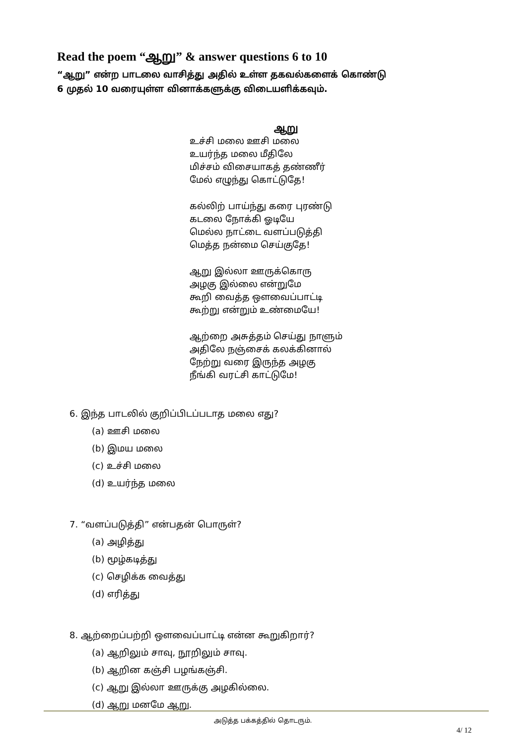Read the poem “ஆறு” & answer questions 6 to 10
“ஆறு” என்ற பாடலை வாசித்து அதில் உள்ள தகவல்களைக் கொண்டு
6 முதல் 10 வரையுள்ள வினாக்களுக்கு விடையளிக்கவும்.
ஆறு
உச்சி மலை ஊசி மலை
உயர்ந்த மலை மீதிலே
மிச்சம் விசையாகத் தண்ணீர்
மேல் எழுந்து கொட்டுதே!
கல்லிற் பாய்ந்து கரை புரண்டு
கடலை நோக்கி ஓடியே
மெல்ல நாட்டை வளப்படுத்தி
மெத்த நன்மை செய்குதே!
ஆறு இல்லா ஊருக்கொரு
அழகு இல்லை என்றுமே
கூறி வைத்த ஔவைப்பாட்டி
கூற்று என்றும் உண்மையே!
ஆற்றை அசுத்தம் செய்து நாளும்
அதிலே நஞ்சைக் கலக்கினால்
நேற்று வரை இருந்த அழகு
நீங்கி வரட்சி காட்டுமே!
6. இந்த பாடலில் குறிப்பிடப்படாத மலை எது?
(a) ஊசி மலை
(b) இமய மலை
(c) உச்சி மலை
(d) உயர்ந்த மலை
7. “வளப்படுத்தி” என்பதன் பொருள்?
(a) அழித்து
(b) மூழ்கடித்து
(c) செழிக்க வைத்து
(d) எரித்து
8. ஆற்றைப்பற்றி ஔவைப்பாட்டி என்ன கூறுகிறார்?
(a) ஆறிலும் சாவு, நூறிலும் சாவு.
(b) ஆறின கஞ்சி பழங்கஞ்சி.
(c) ஆறு இல்லா ஊருக்கு அழகில்லை.
(d) ஆறு மனமே ஆறு.
அடுத்த பக்கத்தில் தொடரும்.
4/ 12